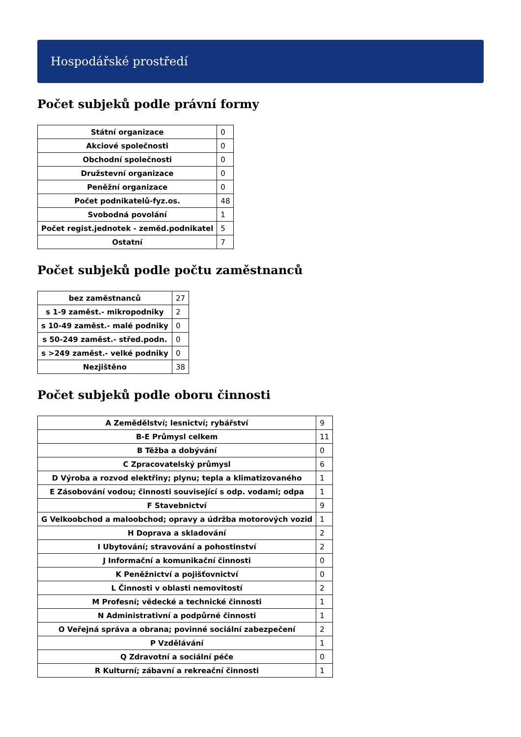Hospodářské prostředí
Počet subjeků podle právní formy
| Státní organizace | 0 |
| Akciové společnosti | 0 |
| Obchodní společnosti | 0 |
| Družstevní organizace | 0 |
| Peněžní organizace | 0 |
| Počet podnikatelů-fyz.os. | 48 |
| Svobodná povolání | 1 |
| Počet regist.jednotek - zeměd.podnikatel | 5 |
| Ostatní | 7 |
Počet subjeků podle počtu zaměstnanců
| bez zaměstnanců | 27 |
| s 1-9 zaměst.- mikropodniky | 2 |
| s 10-49 zaměst.- malé podniky | 0 |
| s 50-249 zaměst.- střed.podn. | 0 |
| s >249 zaměst.- velké podniky | 0 |
| Nezjištěno | 38 |
Počet subjeků podle oboru činnosti
| A Zemědělství; lesnictví; rybářství | 9 |
| B-E Průmysl celkem | 11 |
| B Těžba a dobývání | 0 |
| C Zpracovatelský průmysl | 6 |
| D Výroba a rozvod elektřiny; plynu; tepla a klimatizovaného | 1 |
| E Zásobování vodou; činnosti související s odp. vodami; odpa | 1 |
| F Stavebnictví | 9 |
| G Velkoobchod a maloobchod; opravy a údržba motorových vozid | 1 |
| H Doprava a skladování | 2 |
| I Ubytování; stravování a pohostinství | 2 |
| J Informační a komunikační činnosti | 0 |
| K Peněžnictví a pojišťovnictví | 0 |
| L Činnosti v oblasti nemovitostí | 2 |
| M Profesní; vědecké a technické činnosti | 1 |
| N Administrativní a podpůrné činnosti | 1 |
| O Veřejná správa a obrana; povinné sociální zabezpečení | 2 |
| P Vzdělávání | 1 |
| Q Zdravotní a sociální péče | 0 |
| R Kulturní; zábavní a rekreační činnosti | 1 |